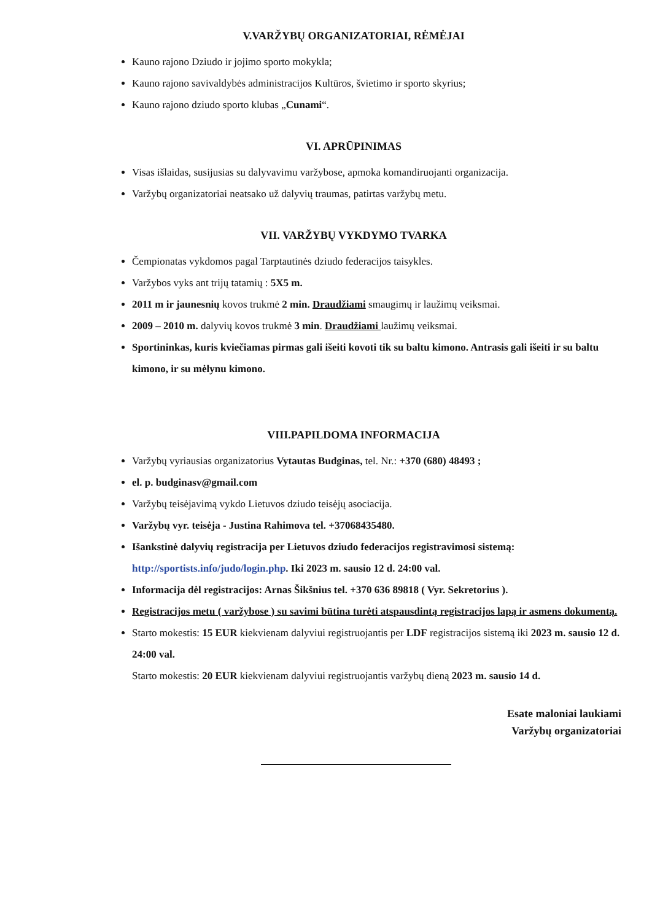V.VARŽYBŲ ORGANIZATORIAI, RĖMĖJAI
Kauno rajono Dziudo ir jojimo sporto mokykla;
Kauno rajono savivaldybės administracijos Kultūros, švietimo ir sporto skyrius;
Kauno rajono dziudo sporto klubas „Cunami“.
VI. APRŪPINIMAS
Visas išlaidas, susijusias su dalyvavimu varžybose, apmoka komandiruojanti organizacija.
Varžybų organizatoriai neatsako už dalyvių traumas, patirtas varžybų metu.
VII. VARŽYBŲ VYKDYMO TVARKA
Čempionatas vykdomos pagal Tarptautinės dziudo federacijos taisykles.
Varžybos vyks ant trijų tatamių : 5X5 m.
2011 m ir jaunesnių kovos trukmė 2 min. Draudžiami smaugimų ir laužimų veiksmai.
2009 – 2010 m. dalyvių kovos trukmė 3 min. Draudžiami laužimų veiksmai.
Sportininkas, kuris kviečiamas pirmas gali išeiti kovoti tik su baltu kimono. Antrasis gali išeiti ir su baltu kimono, ir su mėlynu kimono.
VIII.PAPILDOMA INFORMACIJA
Varžybų vyriausias organizatorius Vytautas Budginas, tel. Nr.: +370 (680) 48493 ;
el. p. budginasv@gmail.com
Varžybų teisėjavimą vykdo Lietuvos dziudo teisėjų asociacija.
Varžybų vyr. teisėja - Justina Rahimova tel. +37068435480.
Išankstinė dalyvių registracija per Lietuvos dziudo federacijos registravimosi sistemą: http://sportists.info/judo/login.php. Iki 2023 m. sausio 12 d. 24:00 val.
Informacija dėl registracijos: Arnas Šikšnius tel. +370 636 89818 ( Vyr. Sekretorius ).
Registracijos metu ( varžybose ) su savimi būtina turėti atspausdintą registracijos lapą ir asmens dokumentą.
Starto mokestis: 15 EUR kiekvienam dalyviui registruojantis per LDF registracijos sistemą iki 2023 m. sausio 12 d. 24:00 val.
Starto mokestis: 20 EUR kiekvienam dalyviui registruojantis varžybų dieną 2023 m. sausio 14 d.
Esate maloniai laukiami
Varžybų organizatoriai